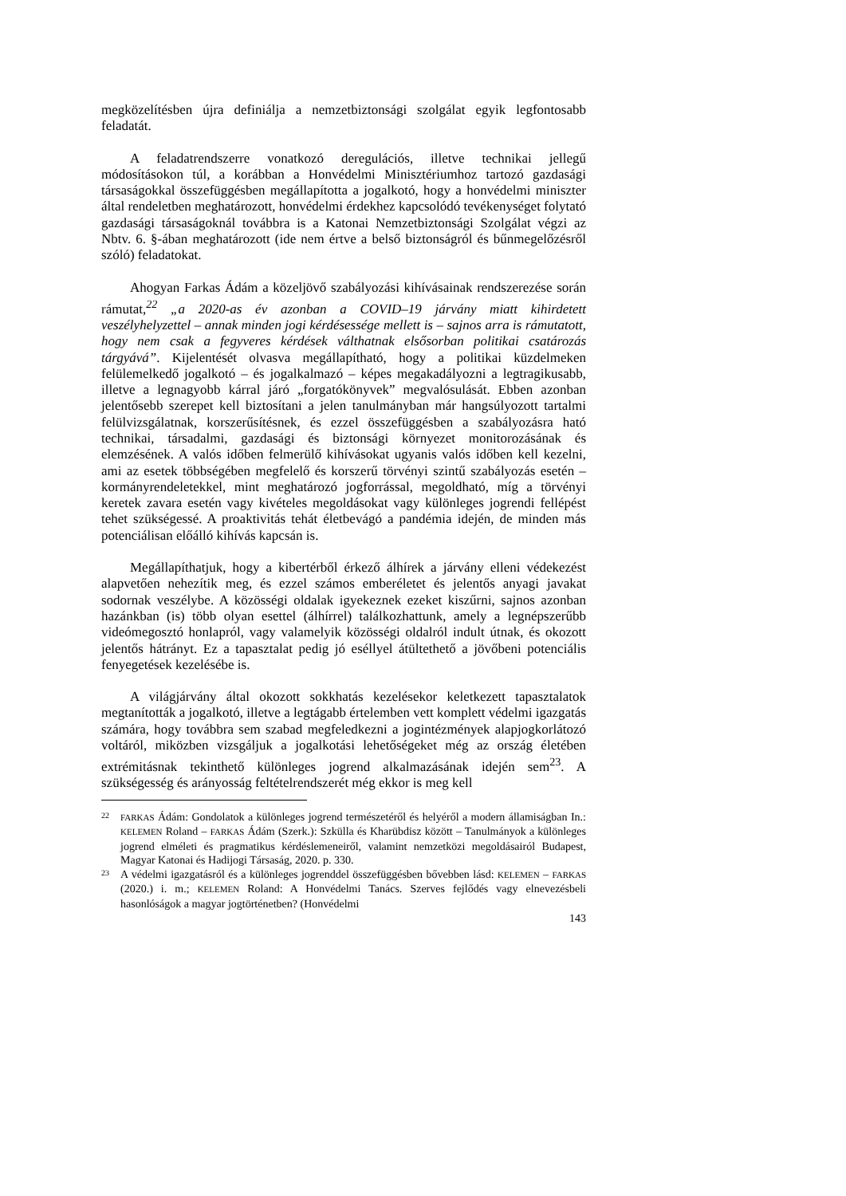megközelítésben újra definiálja a nemzetbiztonsági szolgálat egyik legfontosabb feladatát.
A feladatrendszerre vonatkozó deregulációs, illetve technikai jellegű módosításokon túl, a korábban a Honvédelmi Minisztériumhoz tartozó gazdasági társaságokkal összefüggésben megállapította a jogalkotó, hogy a honvédelmi miniszter által rendeletben meghatározott, honvédelmi érdekhez kapcsolódó tevékenységet folytató gazdasági társaságoknál továbbra is a Katonai Nemzetbiztonsági Szolgálat végzi az Nbtv. 6. §-ában meghatározott (ide nem értve a belső biztonságról és bűnmegelőzésről szóló) feladatokat.
Ahogyan Farkas Ádám a közeljövő szabályozási kihívásainak rendszerezése során rámutat,<sup>22</sup> „a 2020-as év azonban a COVID–19 járvány miatt kihirdetett veszélyhelyzettel – annak minden jogi kérdésessége mellett is – sajnos arra is rámutatott, hogy nem csak a fegyveres kérdések válthatnak elsősorban politikai csatározás tárgyává”. Kijelentését olvasva megállapítható, hogy a politikai küzdelmeken felülemelkedő jogalkotó – és jogalkalmazó – képes megakadályozni a legtragikusabb, illetve a legnagyobb kárral járó „forgatókönyvek” megvalósulását. Ebben azonban jelentősebb szerepet kell biztosítani a jelen tanulmányban már hangsúlyozott tartalmi felülvizsgálatnak, korszerűsítésnek, és ezzel összefüggésben a szabályozásra ható technikai, társadalmi, gazdasági és biztonsági környezet monitorozásának és elemzésének. A valós időben felmerülő kihívásokat ugyanis valós időben kell kezelni, ami az esetek többségében megfelelő és korszerű törvényi szintű szabályozás esetén – kormányrendeletekkel, mint meghatározó jogforrással, megoldható, míg a törvényi keretek zavara esetén vagy kivételes megoldásokat vagy különleges jogrendi fellépést tehet szükségessé. A proaktivitás tehát életbevágó a pandémia idején, de minden más potenciálisan előálló kihívás kapcsán is.
Megállapíthatjuk, hogy a kibertérből érkező álhírek a járvány elleni védekezést alapvetően nehezítik meg, és ezzel számos emberéletet és jelentős anyagi javakat sodornak veszélybe. A közösségi oldalak igyekeznek ezeket kiszűrni, sajnos azonban hazánkban (is) több olyan esettel (álhírrel) találkozhattunk, amely a legnépszerűbb videómegosztó honlapról, vagy valamelyik közösségi oldalról indult útnak, és okozott jelentős hátrányt. Ez a tapasztalat pedig jó eséllyel átültethető a jövőbeni potenciális fenyegetések kezelésébe is.
A világjárvány által okozott sokkhatás kezelésekor keletkezett tapasztalatok megtanították a jogalkotó, illetve a legtágabb értelemben vett komplett védelmi igazgatás számára, hogy továbbra sem szabad megfeledkezni a jogintézmények alapjogkorlátozó voltáról, miközben vizsgáljuk a jogalkotási lehetőségeket még az ország életében extrémitásnak tekinthető különleges jogrend alkalmazásának idején sem<sup>23</sup>. A szükségesség és arányosság feltételrendszerét még ekkor is meg kell
22 FARKAS Ádám: Gondolatok a különleges jogrend természetéről és helyéről a modern államiságban In.: KELEMEN Roland – FARKAS Ádám (Szerk.): Szkülla és Kharübdisz között – Tanulmányok a különleges jogrend elméleti és pragmatikus kérdéslemeneiről, valamint nemzetközi megoldásairól Budapest, Magyar Katonai és Hadijogi Társaság, 2020. p. 330.
23 A védelmi igazgatásról és a különleges jogrenddel összefüggésben bővebben lásd: KELEMEN – FARKAS (2020.) i. m.; KELEMEN Roland: A Honvédelmi Tanács. Szerves fejlődés vagy elnevezésbeli hasonlóságok a magyar jogtörténetben? (Honvédelmi
143